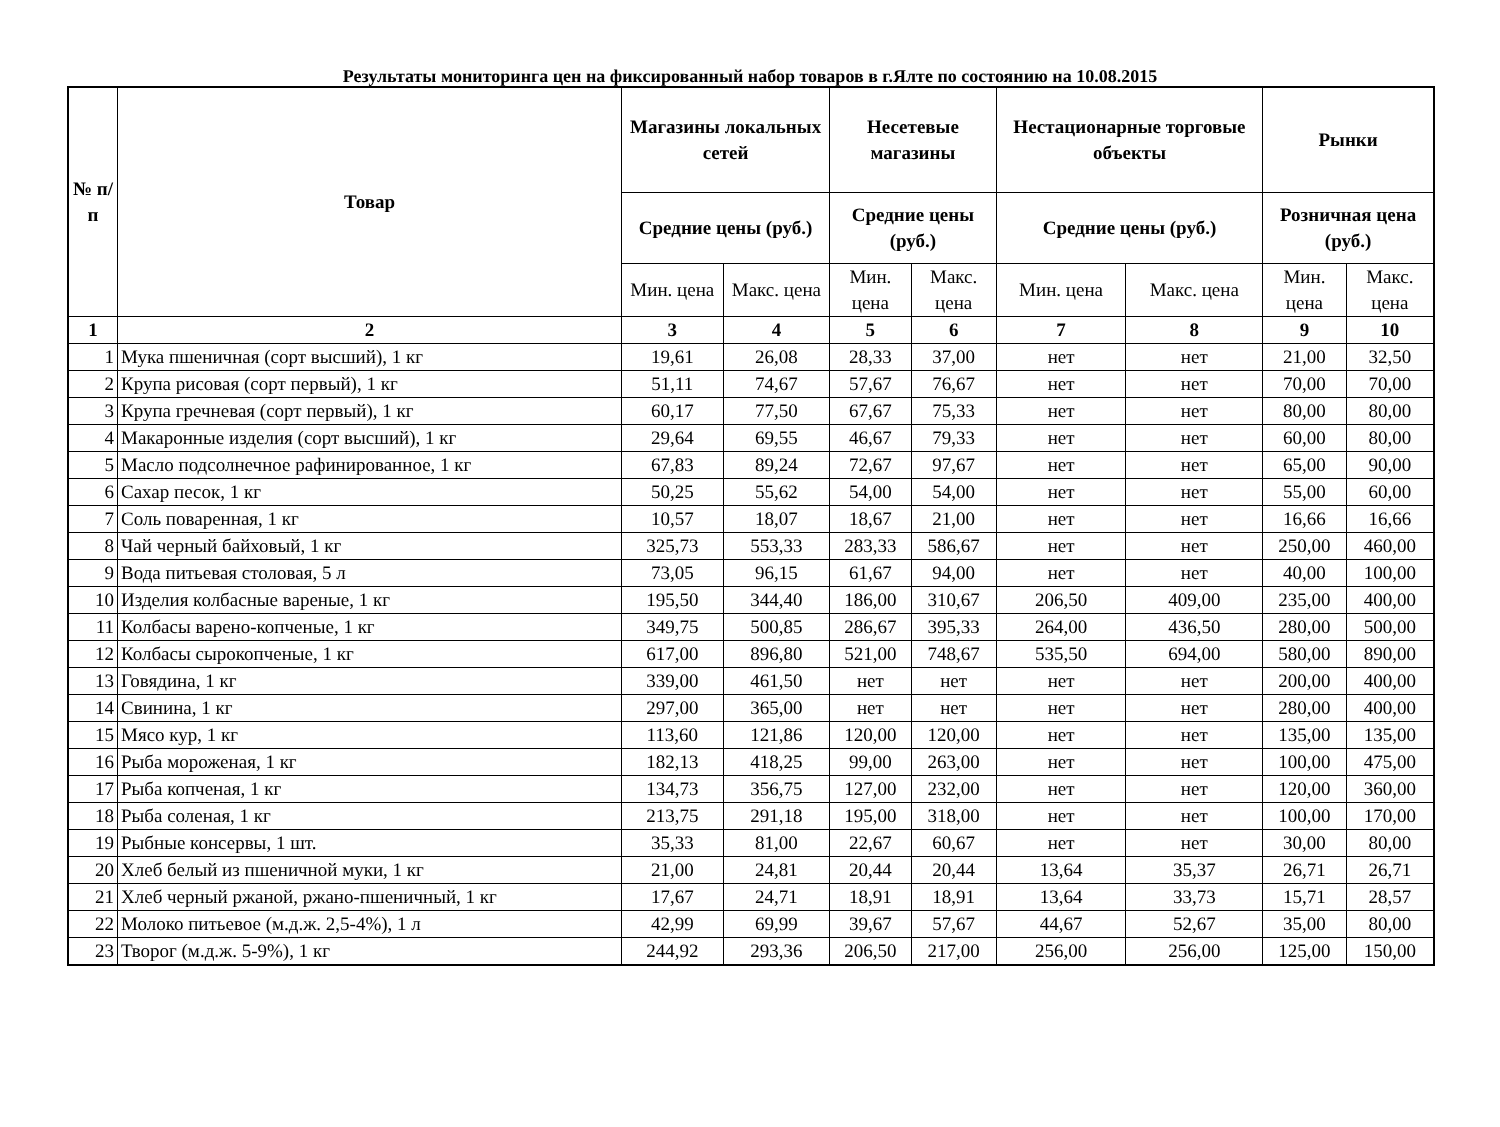Результаты мониторинга цен на фиксированный набор товаров в г.Ялте по состоянию на 10.08.2015
| № п/п | Товар | Магазины локальных сетей | | Несетевые магазины | | Нестационарные торговые объекты | | Рынки | |
| --- | --- | --- | --- | --- | --- | --- | --- | --- | --- |
| | | Средние цены (руб.) | | Средние цены (руб.) | | Средние цены (руб.) | | Розничная цена (руб.) | |
| | | Мин. цена | Макс. цена | Мин. цена | Макс. цена | Мин. цена | Макс. цена | Мин. цена | Макс. цена |
| 1 | 2 | 3 | 4 | 5 | 6 | 7 | 8 | 9 | 10 |
| 1 | Мука пшеничная (сорт высший), 1 кг | 19,61 | 26,08 | 28,33 | 37,00 | нет | нет | 21,00 | 32,50 |
| 2 | Крупа рисовая (сорт первый), 1 кг | 51,11 | 74,67 | 57,67 | 76,67 | нет | нет | 70,00 | 70,00 |
| 3 | Крупа гречневая (сорт первый), 1 кг | 60,17 | 77,50 | 67,67 | 75,33 | нет | нет | 80,00 | 80,00 |
| 4 | Макаронные изделия (сорт высший), 1 кг | 29,64 | 69,55 | 46,67 | 79,33 | нет | нет | 60,00 | 80,00 |
| 5 | Масло подсолнечное рафинированное, 1 кг | 67,83 | 89,24 | 72,67 | 97,67 | нет | нет | 65,00 | 90,00 |
| 6 | Сахар песок, 1 кг | 50,25 | 55,62 | 54,00 | 54,00 | нет | нет | 55,00 | 60,00 |
| 7 | Соль поваренная, 1 кг | 10,57 | 18,07 | 18,67 | 21,00 | нет | нет | 16,66 | 16,66 |
| 8 | Чай черный байховый, 1 кг | 325,73 | 553,33 | 283,33 | 586,67 | нет | нет | 250,00 | 460,00 |
| 9 | Вода питьевая столовая, 5 л | 73,05 | 96,15 | 61,67 | 94,00 | нет | нет | 40,00 | 100,00 |
| 10 | Изделия колбасные вареные, 1 кг | 195,50 | 344,40 | 186,00 | 310,67 | 206,50 | 409,00 | 235,00 | 400,00 |
| 11 | Колбасы варено-копченые, 1 кг | 349,75 | 500,85 | 286,67 | 395,33 | 264,00 | 436,50 | 280,00 | 500,00 |
| 12 | Колбасы сырокопченые, 1 кг | 617,00 | 896,80 | 521,00 | 748,67 | 535,50 | 694,00 | 580,00 | 890,00 |
| 13 | Говядина, 1 кг | 339,00 | 461,50 | нет | нет | нет | нет | 200,00 | 400,00 |
| 14 | Свинина, 1 кг | 297,00 | 365,00 | нет | нет | нет | нет | 280,00 | 400,00 |
| 15 | Мясо кур, 1 кг | 113,60 | 121,86 | 120,00 | 120,00 | нет | нет | 135,00 | 135,00 |
| 16 | Рыба мороженая, 1 кг | 182,13 | 418,25 | 99,00 | 263,00 | нет | нет | 100,00 | 475,00 |
| 17 | Рыба копченая, 1 кг | 134,73 | 356,75 | 127,00 | 232,00 | нет | нет | 120,00 | 360,00 |
| 18 | Рыба соленая, 1 кг | 213,75 | 291,18 | 195,00 | 318,00 | нет | нет | 100,00 | 170,00 |
| 19 | Рыбные консервы, 1 шт. | 35,33 | 81,00 | 22,67 | 60,67 | нет | нет | 30,00 | 80,00 |
| 20 | Хлеб белый из пшеничной муки, 1 кг | 21,00 | 24,81 | 20,44 | 20,44 | 13,64 | 35,37 | 26,71 | 26,71 |
| 21 | Хлеб черный ржаной, ржано-пшеничный, 1 кг | 17,67 | 24,71 | 18,91 | 18,91 | 13,64 | 33,73 | 15,71 | 28,57 |
| 22 | Молоко питьевое (м.д.ж. 2,5-4%), 1 л | 42,99 | 69,99 | 39,67 | 57,67 | 44,67 | 52,67 | 35,00 | 80,00 |
| 23 | Творог (м.д.ж. 5-9%), 1 кг | 244,92 | 293,36 | 206,50 | 217,00 | 256,00 | 256,00 | 125,00 | 150,00 |